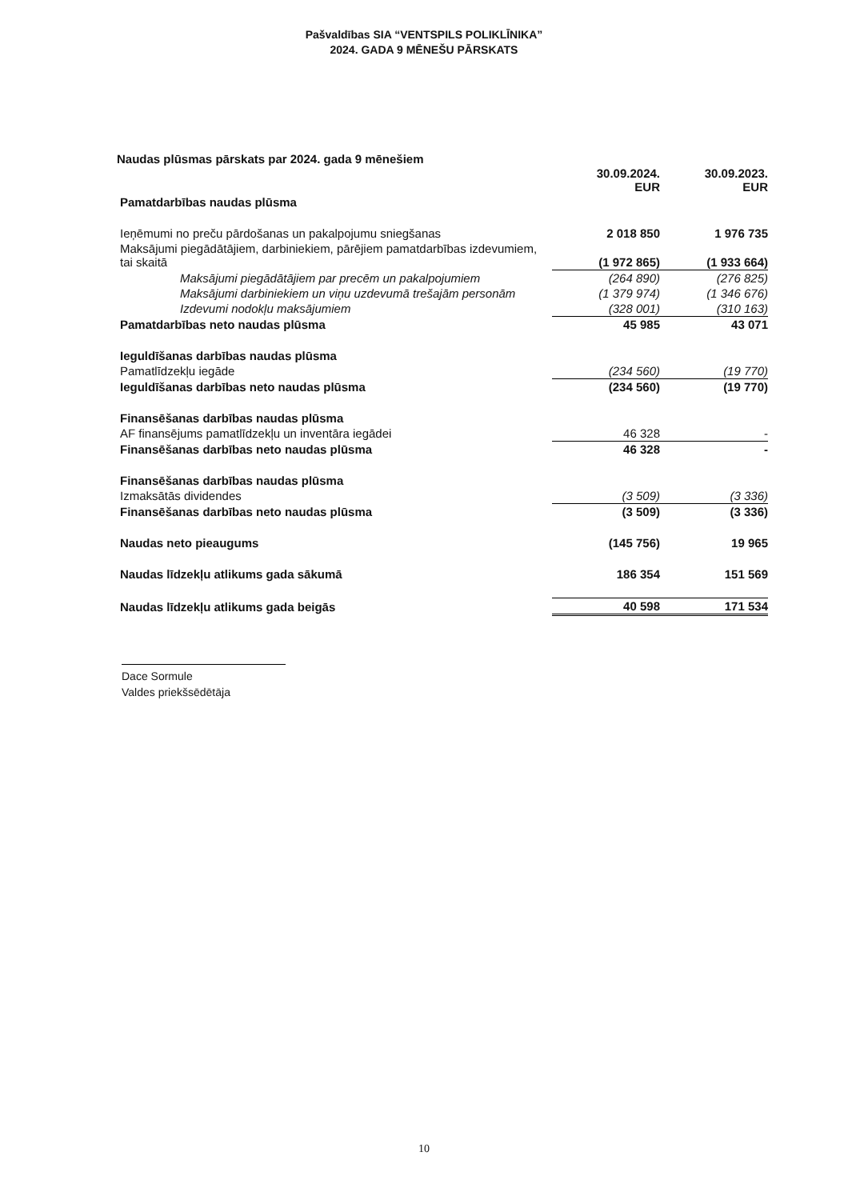Pašvaldības SIA “VENTSPILS POLIKLĪNIKA”
2024. GADA 9 MĒNEŠU PĀRSKATS
Naudas plūsmas pārskats par 2024. gada 9 mēnešiem
| | 30.09.2024. EUR | 30.09.2023. EUR |
| --- | --- | --- |
| Pamatdarbības naudas plūsma | | |
| Ieņēmumi no preču pārdošanas un pakalpojumu sniegšanas | 2 018 850 | 1 976 735 |
| Maksājumi piegādātājiem, darbiniekiem, pārējiem pamatdarbības izdevumiem, tai skaitā | (1 972 865) | (1 933 664) |
| Maksājumi piegādātājiem par precēm un pakalpojumiem | (264 890) | (276 825) |
| Maksājumi darbiniekiem un viņu uzdevumā trešajām personām | (1 379 974) | (1 346 676) |
| Izdevumi nodokļu maksājumiem | (328 001) | (310 163) |
| Pamatdarbības neto naudas plūsma | 45 985 | 43 071 |
| Ieguldīšanas darbības naudas plūsma | | |
| Pamatlīdzekļu iegāde | (234 560) | (19 770) |
| Ieguldīšanas darbības neto naudas plūsma | (234 560) | (19 770) |
| Finansēšanas darbības naudas plūsma | | |
| AF finansējums pamatlīdzekļu un inventāra iegādei | 46 328 | - |
| Finansēšanas darbības neto naudas plūsma | 46 328 | - |
| Finansēšanas darbības naudas plūsma | | |
| Izmaksātās dividendes | (3 509) | (3 336) |
| Finansēšanas darbības neto naudas plūsma | (3 509) | (3 336) |
| Naudas neto pieaugums | (145 756) | 19 965 |
| Naudas līdzekļu atlikums gada sākumā | 186 354 | 151 569 |
| Naudas līdzekļu atlikums gada beigās | 40 598 | 171 534 |
Dace Sormule
Valdes priekšsēdētāja
10